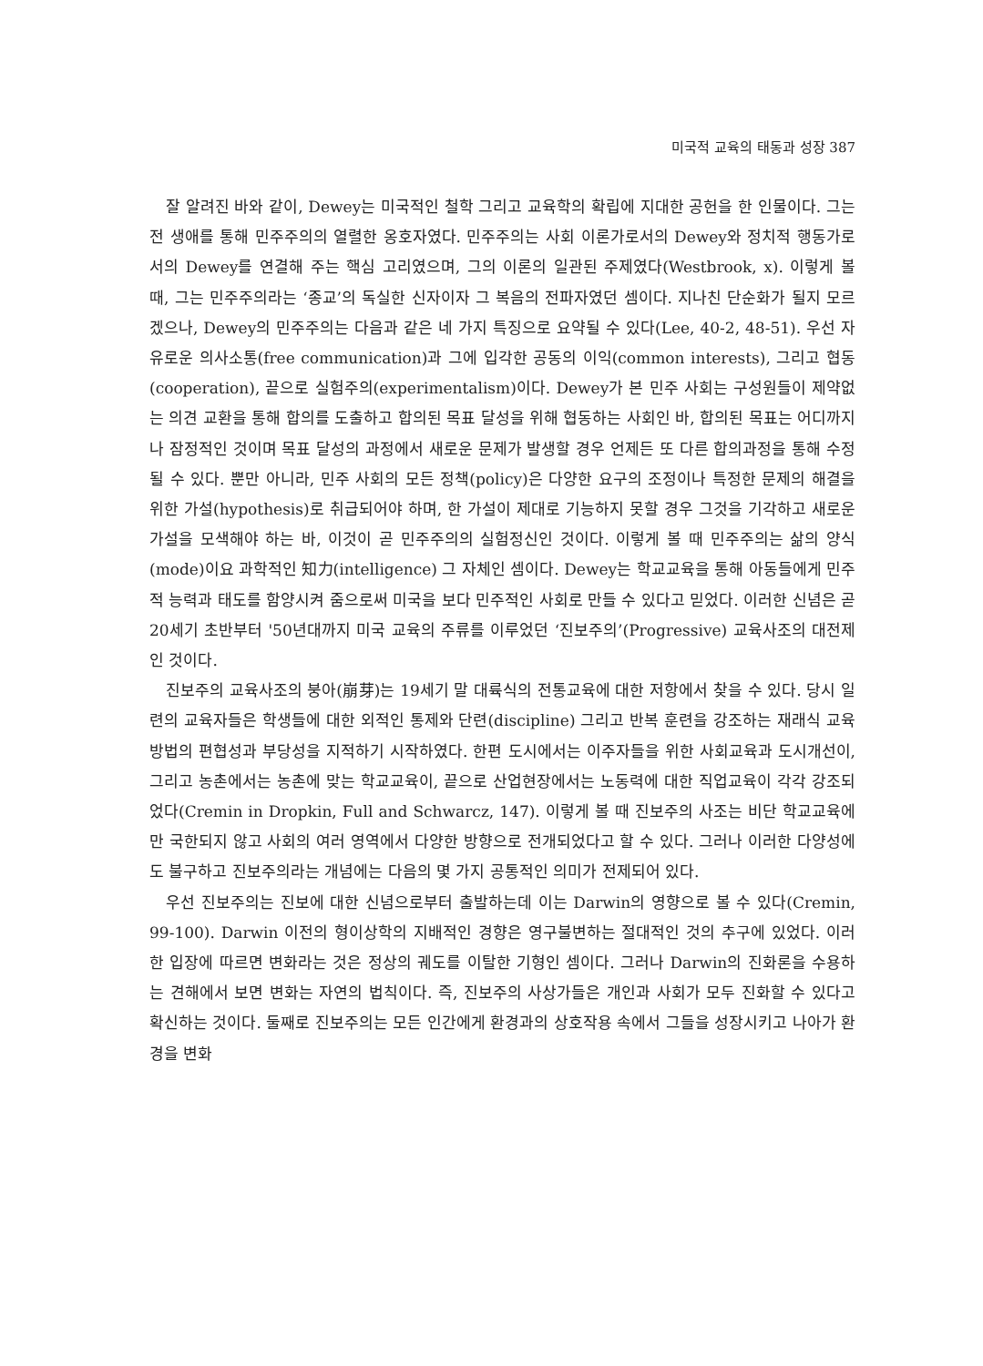미국적 교육의 태동과 성장 387
잘 알려진 바와 같이, Dewey는 미국적인 철학 그리고 교육학의 확립에 지대한 공헌을 한 인물이다. 그는 전 생애를 통해 민주주의의 열렬한 옹호자였다. 민주주의는 사회 이론가로서의 Dewey와 정치적 행동가로서의 Dewey를 연결해 주는 핵심 고리였으며, 그의 이론의 일관된 주제였다(Westbrook, x). 이렇게 볼 때, 그는 민주주의라는 ‘종교’의 독실한 신자이자 그 복음의 전파자였던 셈이다. 지나친 단순화가 될지 모르겠으나, Dewey의 민주주의는 다음과 같은 네 가지 특징으로 요약될 수 있다(Lee, 40-2, 48-51). 우선 자유로운 의사소통(free communication)과 그에 입각한 공동의 이익(common interests), 그리고 협동(cooperation), 끝으로 실험주의(experimentalism)이다. Dewey가 본 민주 사회는 구성원들이 제약없는 의견 교환을 통해 합의를 도출하고 합의된 목표 달성을 위해 협동하는 사회인 바, 합의된 목표는 어디까지나 잠정적인 것이며 목표 달성의 과정에서 새로운 문제가 발생할 경우 언제든 또 다른 합의과정을 통해 수정될 수 있다. 뿐만 아니라, 민주 사회의 모든 정책(policy)은 다양한 요구의 조정이나 특정한 문제의 해결을 위한 가설(hypothesis)로 취급되어야 하며, 한 가설이 제대로 기능하지 못할 경우 그것을 기각하고 새로운 가설을 모색해야 하는 바, 이것이 곧 민주주의의 실험정신인 것이다. 이렇게 볼 때 민주주의는 삶의 양식(mode)이요 과학적인 知力(intelligence) 그 자체인 셈이다. Dewey는 학교교육을 통해 아동들에게 민주적 능력과 태도를 함양시켜 줌으로써 미국을 보다 민주적인 사회로 만들 수 있다고 믿었다. 이러한 신념은 곧 20세기 초반부터 '50년대까지 미국 교육의 주류를 이루었던 ‘진보주의’(Progressive) 교육사조의 대전제인 것이다.
진보주의 교육사조의 붕아(崩芽)는 19세기 말 대륙식의 전통교육에 대한 저항에서 찾을 수 있다. 당시 일련의 교육자들은 학생들에 대한 외적인 통제와 단련(discipline) 그리고 반복 훈련을 강조하는 재래식 교육 방법의 편협성과 부당성을 지적하기 시작하였다. 한편 도시에서는 이주자들을 위한 사회교육과 도시개선이, 그리고 농촌에서는 농촌에 맞는 학교교육이, 끝으로 산업현장에서는 노동력에 대한 직업교육이 각각 강조되었다(Cremin in Dropkin, Full and Schwarcz, 147). 이렇게 볼 때 진보주의 사조는 비단 학교교육에만 국한되지 않고 사회의 여러 영역에서 다양한 방향으로 전개되었다고 할 수 있다. 그러나 이러한 다양성에도 불구하고 진보주의라는 개념에는 다음의 몇 가지 공통적인 의미가 전제되어 있다.
우선 진보주의는 진보에 대한 신념으로부터 출발하는데 이는 Darwin의 영향으로 볼 수 있다(Cremin, 99-100). Darwin 이전의 형이상학의 지배적인 경향은 영구불변하는 절대적인 것의 추구에 있었다. 이러한 입장에 따르면 변화라는 것은 정상의 궤도를 이탈한 기형인 셈이다. 그러나 Darwin의 진화론을 수용하는 견해에서 보면 변화는 자연의 법칙이다. 즉, 진보주의 사상가들은 개인과 사회가 모두 진화할 수 있다고 확신하는 것이다. 둘째로 진보주의는 모든 인간에게 환경과의 상호작용 속에서 그들을 성장시키고 나아가 환경을 변화